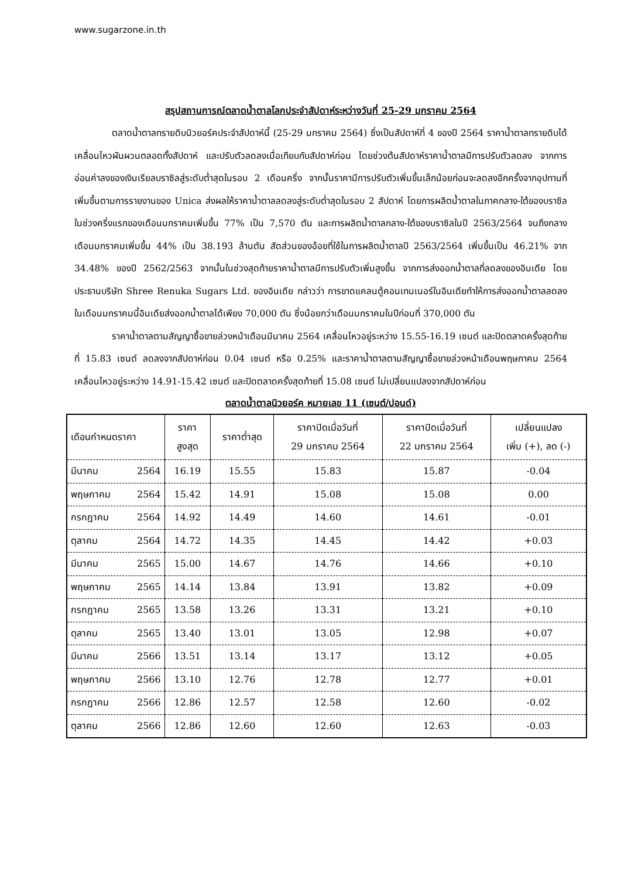www.sugarzone.in.th
สรุปสถานการณ์ตลาดน้ำตาลโลกประจำสัปดาห์ระหว่างวันที่ 25-29 มกราคม 2564
ตลาดน้ำตาลทรายดิบนิวยอร์คประจำสัปดาห์นี้ (25-29 มกราคม 2564) ซึ่งเป็นสัปดาห์ที่ 4 ของปี 2564 ราคาน้ำตาลทรายดิบได้เคลื่อนไหวผันผวนตลอดทั้งสัปดาห์ และปรับตัวลดลงเมื่อเทียบกับสัปดาห์ก่อน โดยช่วงต้นสัปดาห์ราคาน้ำตาลมีการปรับตัวลดลง จากการอ่อนค่าลงของเงินเรียลบราซิลสู่ระดับต่ำสุดในรอบ 2 เดือนครึ่ง จากนั้นราคามีการปรับตัวเพิ่มขึ้นเล็กน้อยก่อนจะลดลงอีกครั้งจากอุปทานที่เพิ่มขึ้นตามการรายงานของ Unica ส่งผลให้ราคาน้ำตาลลดลงสู่ระดับต่ำสุดในรอบ 2 สัปดาห์ โดยการผลิตน้ำตาลในภาคกลาง-ใต้ของบราซิลในช่วงครึ่งแรกของเดือนมกราคมเพิ่มขึ้น 77% เป็น 7,570 ตัน และการผลิตน้ำตาลกลาง-ใต้ของบราซิลในปี 2563/2564 จนถึงกลางเดือนมกราคมเพิ่มขึ้น 44% เป็น 38.193 ล้านตัน สัดส่วนของอ้อยที่ใช้ในการผลิตน้ำตาลปี 2563/2564 เพิ่มขึ้นเป็น 46.21% จาก 34.48% ของปี 2562/2563 จากนั้นในช่วงสุดท้ายราคาน้ำตาลมีการปรับตัวเพิ่มสูงขึ้น จากการส่งออกน้ำตาลที่ลดลงของอินเดีย โดยประธานบริษัท Shree Renuka Sugars Ltd. ของอินเดีย กล่าวว่า การขาดแคลนตู้คอนเทนเนอร์ในอินเดียทำให้การส่งออกน้ำตาลลดลง ในเดือนมกราคมนี้อินเดียส่งออกน้ำตาลได้เพียง 70,000 ตัน ซึ่งน้อยกว่าเดือนมกราคมในปีก่อนที่ 370,000 ตัน
ราคาน้ำตาลตามสัญญาซื้อขายล่วงหน้าเดือนมีนาคม 2564 เคลื่อนไหวอยู่ระหว่าง 15.55-16.19 เซนต์ และปิดตลาดครั้งสุดท้ายที่ 15.83 เซนต์ ลดลงจากสัปดาห์ก่อน 0.04 เซนต์ หรือ 0.25% และราคาน้ำตาลตามสัญญาซื้อขายล่วงหน้าเดือนพฤษภาคม 2564 เคลื่อนไหวอยู่ระหว่าง 14.91-15.42 เซนต์ และปิดตลาดครั้งสุดท้ายที่ 15.08 เซนต์ ไม่เปลี่ยนแปลงจากสัปดาห์ก่อน
ตลาดน้ำตาลนิวยอร์ค หมายเลข 11 (เซนต์/ปอนด์)
| เดือนกำหนดราคา | ราคา สูงสุด | ราคาต่ำสุด | ราคาปิดเมื่อวันที่ 29 มกราคม 2564 | ราคาปิดเมื่อวันที่ 22 มกราคม 2564 | เปลี่ยนแปลง เพิ่ม (+), ลด (-) |
| --- | --- | --- | --- | --- | --- |
| มีนาคม 2564 | 16.19 | 15.55 | 15.83 | 15.87 | -0.04 |
| พฤษภาคม 2564 | 15.42 | 14.91 | 15.08 | 15.08 | 0.00 |
| กรกฎาคม 2564 | 14.92 | 14.49 | 14.60 | 14.61 | -0.01 |
| ตุลาคม 2564 | 14.72 | 14.35 | 14.45 | 14.42 | +0.03 |
| มีนาคม 2565 | 15.00 | 14.67 | 14.76 | 14.66 | +0.10 |
| พฤษภาคม 2565 | 14.14 | 13.84 | 13.91 | 13.82 | +0.09 |
| กรกฎาคม 2565 | 13.58 | 13.26 | 13.31 | 13.21 | +0.10 |
| ตุลาคม 2565 | 13.40 | 13.01 | 13.05 | 12.98 | +0.07 |
| มีนาคม 2566 | 13.51 | 13.14 | 13.17 | 13.12 | +0.05 |
| พฤษภาคม 2566 | 13.10 | 12.76 | 12.78 | 12.77 | +0.01 |
| กรกฎาคม 2566 | 12.86 | 12.57 | 12.58 | 12.60 | -0.02 |
| ตุลาคม 2566 | 12.86 | 12.60 | 12.60 | 12.63 | -0.03 |